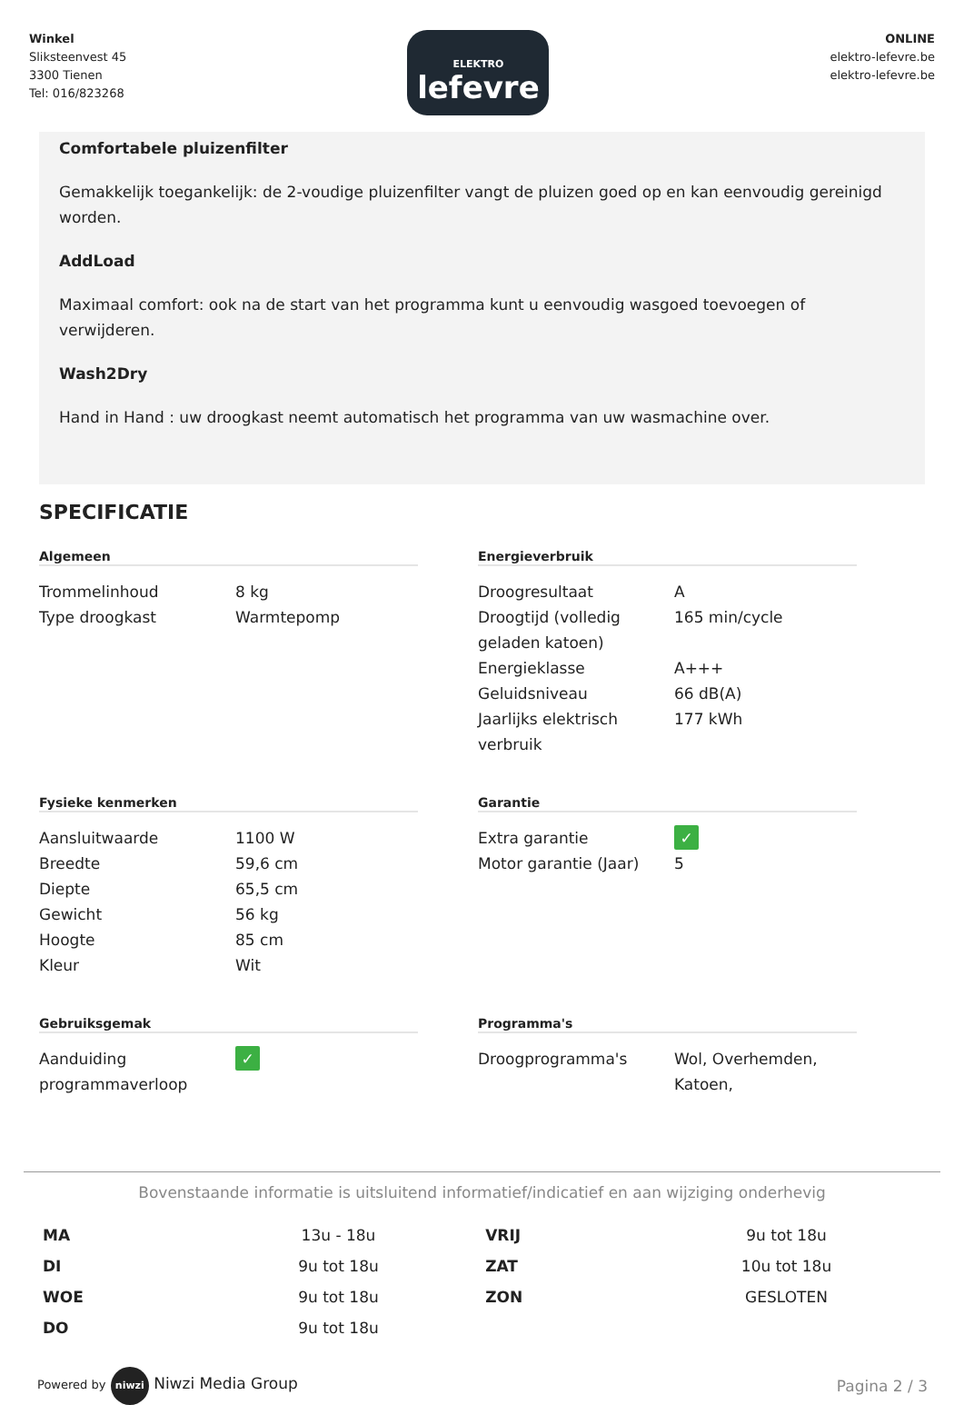Winkel
Sliksteenvest 45
3300 Tienen
Tel: 016/823268
ELEKTRO
lefevre
ONLINE
elektro-lefevre.be
elektro-lefevre.be
Comfortabele pluizenfilter
Gemakkelijk toegankelijk: de 2-voudige pluizenfilter vangt de pluizen goed op en kan eenvoudig gereinigd worden.
AddLoad
Maximaal comfort: ook na de start van het programma kunt u eenvoudig wasgoed toevoegen of verwijderen.
Wash2Dry
Hand in Hand : uw droogkast neemt automatisch het programma van uw wasmachine over.
SPECIFICATIE
Algemeen
| Trommelinhoud | 8 kg |
| Type droogkast | Warmtepomp |
Energieverbruik
| Droogresultaat | A |
| Droogtijd (volledig geladen katoen) | 165 min/cycle |
| Energieklasse | A+++ |
| Geluidsniveau | 66 dB(A) |
| Jaarlijks elektrisch verbruik | 177 kWh |
Fysieke kenmerken
| Aansluitwaarde | 1100 W |
| Breedte | 59,6 cm |
| Diepte | 65,5 cm |
| Gewicht | 56 kg |
| Hoogte | 85 cm |
| Kleur | Wit |
Garantie
| Extra garantie | ✓ |
| Motor garantie (Jaar) | 5 |
Gebruiksgemak
| Aanduiding programmaverloop | ✓ |
Programma's
| Droogprogramma's | Wol, Overhemden, Katoen, |
Bovenstaande informatie is uitsluitend informatief/indicatief en aan wijziging onderhevig
| MA | 13u - 18u | VRIJ | 9u tot 18u |
| DI | 9u tot 18u | ZAT | 10u tot 18u |
| WOE | 9u tot 18u | ZON | GESLOTEN |
| DO | 9u tot 18u | | |
Powered by niwzi Niwzi Media Group
Pagina 2 / 3